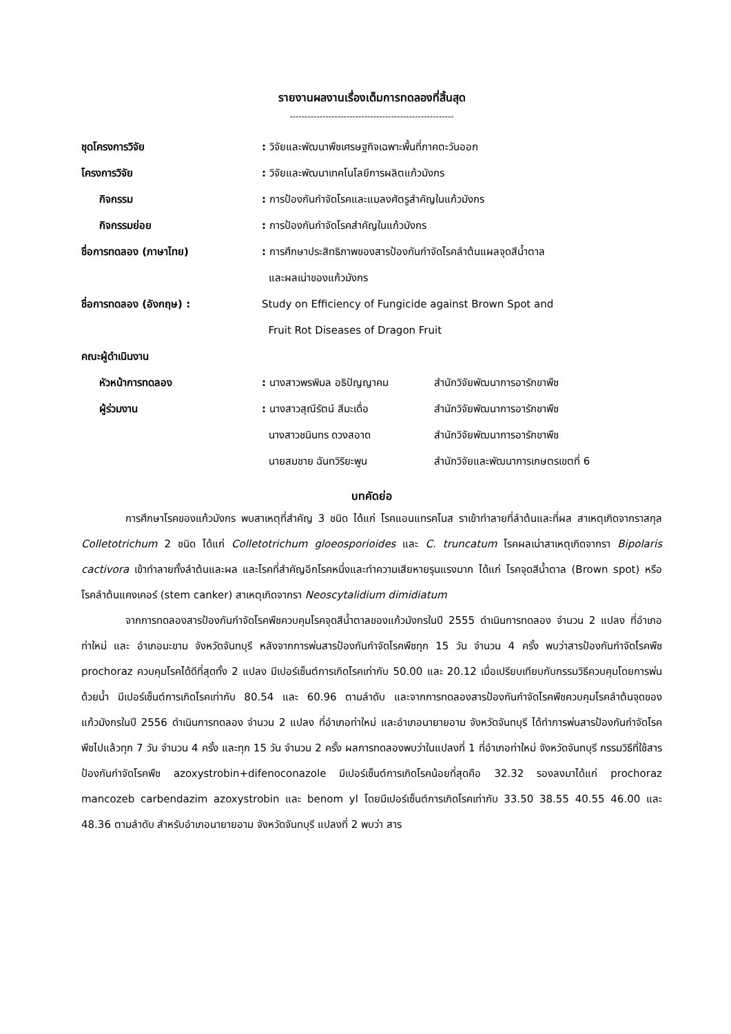รายงานผลงานเรื่องเต็มการทดลองที่สิ้นสุด
-------------------------------------------------------
| ชุดโครงการวิจัย | : วิจัยและพัฒนาพืชเศรษฐกิจเฉพาะพื้นที่ภาคตะวันออก | |
| โครงการวิจัย | : วิจัยและพัฒนาเทคโนโลยีการผลิตแก้วมังกร | |
| กิจกรรม | : การป้องกันกำจัดโรคและแมลงศัตรูสำคัญในแก้วมังกร | |
| กิจกรรมย่อย | : การป้องกันกำจัดโรคสำคัญในแก้วมังกร | |
| ชื่อการทดลอง (ภาษาไทย) | : การศึกษาประสิทธิภาพของสารป้องกันกำจัดโรคลำต้นแผลจุดสีน้ำตาล และผลเน่าของแก้วมังกร | |
| ชื่อการทดลอง (อังกฤษ) : | Study on Efficiency of Fungicide against Brown Spot and Fruit Rot Diseases of Dragon Fruit | |
| คณะผู้ดำเนินงาน | | |
| หัวหน้าการทดลอง | : นางสาวพรพิมล อธิปัญญาคม | สำนักวิจัยพัฒนาการอารักขาพืช |
| ผู้ร่วมงาน | : นางสาวสุณีรัตน์ สีมะเดื่อ | สำนักวิจัยพัฒนาการอารักขาพืช |
| | นางสาวชนินทร ดวงสอาด | สำนักวิจัยพัฒนาการอารักขาพืช |
| | นายสมชาย ฉันทวิริยะพูน | สำนักวิจัยและพัฒนาการเกษตรเขตที่ 6 |
บทคัดย่อ
การศึกษาโรคของแก้วมังกร พบสาเหตุที่สำคัญ 3 ชนิด ได้แก่ โรคแอนแทรคโนส ราเข้าทำลายที่ลำต้นและที่ผล สาเหตุเกิดจากราสกุล Colletotrichum 2 ชนิด ได้แก่ Colletotrichum gloeosporioides และ C. truncatum โรคผลเน่าสาเหตุเกิดจากรา Bipolaris cactivora เข้าทำลายทั้งลำต้นและผล และโรคที่สำคัญอีกโรคหนึ่งและทำความเสียหายรุนแรงมาก ได้แก่ โรคจุดสีน้ำตาล (Brown spot) หรือโรคลำต้นแคงเคอร์ (stem canker) สาเหตุเกิดจากรา Neoscytalidium dimidiatum
จากการทดลองสารป้องกันกำจัดโรคพืชควบคุมโรคจุดสีน้ำตาลของแก้วมังกรในปี 2555 ดำเนินการทดลอง จำนวน 2 แปลง ที่อำเภอท่าใหม่ และ อำเภอมะขาม จังหวัดจันทบุรี หลังจากการพ่นสารป้องกันกำจัดโรคพืชทุก 15 วัน จำนวน 4 ครั้ง พบว่าสารป้องกันกำจัดโรคพืช prochoraz ควบคุมโรคได้ดีที่สุดทั้ง 2 แปลง มีเปอร์เซ็นต์การเกิดโรคเท่ากับ 50.00 และ 20.12 เมื่อเปรียบเทียบกับกรรมวิธีควบคุมโดยการพ่นด้วยน้ำ มีเปอร์เซ็นต์การเกิดโรคเท่ากับ 80.54 และ 60.96 ตามลำดับ และจากการทดลองสารป้องกันกำจัดโรคพืชควบคุมโรคลำต้นจุดของแก้วมังกรในปี 2556 ดำเนินการทดลอง จำนวน 2 แปลง ที่อำเภอท่าใหม่ และอำเภอนายายอาม จังหวัดจันทบุรี ได้ทำการพ่นสารป้องกันกำจัดโรคพืชไปแล้วทุก 7 วัน จำนวน 4 ครั้ง และทุก 15 วัน จำนวน 2 ครั้ง ผลการทดลองพบว่าในแปลงที่ 1 ที่อำเภอท่าใหม่ จังหวัดจันทบุรี กรรมวิธีที่ใช้สารป้องกันกำจัดโรคพืช azoxystrobin+difenoconazole มีเปอร์เซ็นต์การเกิดโรคน้อยที่สุดคือ 32.32 รองลงมาได้แก่ prochoraz mancozeb carbendazim azoxystrobin และ benom yl โดยมีเปอร์เซ็นต์การเกิดโรคเท่ากับ 33.50 38.55 40.55 46.00 และ 48.36 ตามลำดับ สำหรับอำเภอนายายอาม จังหวัดจันทบุรี แปลงที่ 2 พบว่า สาร